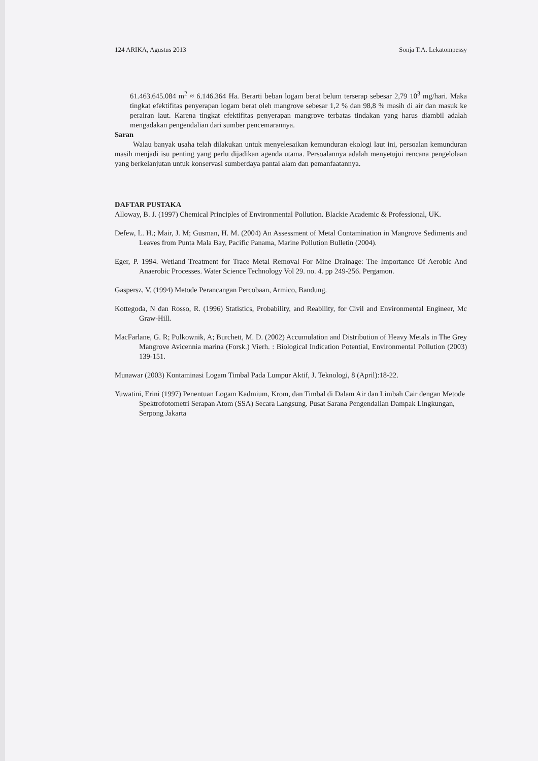124 ARIKA, Agustus 2013 Sonja T.A. Lekatompessy
61.463.645.084 m<sup>2</sup> ≈ 6.146.364 Ha. Berarti beban logam berat belum terserap sebesar 2,79 10<sup>3</sup> mg/hari. Maka tingkat efektifitas penyerapan logam berat oleh mangrove sebesar 1,2 % dan 98,8 % masih di air dan masuk ke perairan laut. Karena tingkat efektifitas penyerapan mangrove terbatas tindakan yang harus diambil adalah mengadakan pengendalian dari sumber pencemarannya.
Saran
Walau banyak usaha telah dilakukan untuk menyelesaikan kemunduran ekologi laut ini, persoalan kemunduran masih menjadi isu penting yang perlu dijadikan agenda utama. Persoalannya adalah menyetujui rencana pengelolaan yang berkelanjutan untuk konservasi sumberdaya pantai alam dan pemanfaatannya.
DAFTAR PUSTAKA
Alloway, B. J. (1997) Chemical Principles of Environmental Pollution. Blackie Academic & Professional, UK.
Defew, L. H.; Mair, J. M; Gusman, H. M. (2004) An Assessment of Metal Contamination in Mangrove Sediments and Leaves from Punta Mala Bay, Pacific Panama, Marine Pollution Bulletin (2004).
Eger, P. 1994. Wetland Treatment for Trace Metal Removal For Mine Drainage: The Importance Of Aerobic And Anaerobic Processes. Water Science Technology Vol 29. no. 4. pp 249-256. Pergamon.
Gaspersz, V. (1994) Metode Perancangan Percobaan, Armico, Bandung.
Kottegoda, N dan Rosso, R. (1996) Statistics, Probability, and Reability, for Civil and Environmental Engineer, Mc Graw-Hill.
MacFarlane, G. R; Pulkownik, A; Burchett, M. D. (2002) Accumulation and Distribution of Heavy Metals in The Grey Mangrove Avicennia marina (Forsk.) Vierh. : Biological Indication Potential, Environmental Pollution (2003) 139-151.
Munawar (2003) Kontaminasi Logam Timbal Pada Lumpur Aktif, J. Teknologi, 8 (April):18-22.
Yuwatini, Erini (1997) Penentuan Logam Kadmium, Krom, dan Timbal di Dalam Air dan Limbah Cair dengan Metode Spektrofotometri Serapan Atom (SSA) Secara Langsung. Pusat Sarana Pengendalian Dampak Lingkungan, Serpong Jakarta